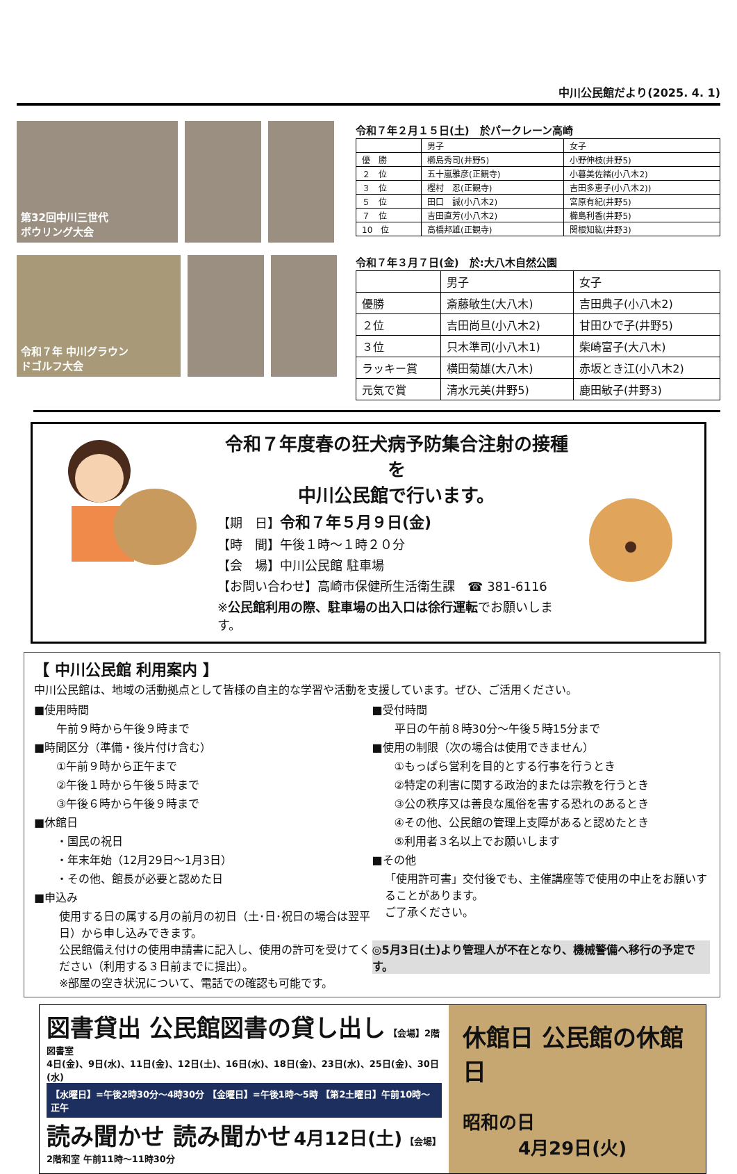中川公民館だより(2025. 4. 1)
第32回中川三世代
ボウリング大会
令和７年 中川グラウン
ドゴルフ大会
令和７年２月１５日(土)　於パークレーン高崎
| | 男子 | 女子 |
| --- | --- | --- |
| 優 勝 | 櫛島秀司(井野5) | 小野伸枝(井野5) |
| ２ 位 | 五十嵐雅彦(正観寺) | 小暮美佐緒(小八木2) |
| ３ 位 | 樫村 忍(正観寺) | 吉田多恵子(小八木2)) |
| ５ 位 | 田口 誠(小八木2) | 宮原有紀(井野5) |
| ７ 位 | 吉田直芳(小八木2) | 櫛島利香(井野5) |
| 10 位 | 高橋邦雄(正観寺) | 関根知紘(井野3) |
令和７年３月７日(金)　於:大八木自然公園
| | 男子 | 女子 |
| --- | --- | --- |
| 優勝 | 斎藤敏生(大八木) | 吉田典子(小八木2) |
| ２位 | 吉田尚旦(小八木2) | 甘田ひで子(井野5) |
| ３位 | 只木準司(小八木1) | 柴崎富子(大八木) |
| ラッキー賞 | 横田菊雄(大八木) | 赤坂とき江(小八木2) |
| 元気で賞 | 清水元美(井野5) | 鹿田敏子(井野3) |
令和７年度春の狂犬病予防集合注射の接種を
中川公民館で行います。
【期　日】令和７年５月９日(金)
【時　間】午後１時～１時２０分
【会　場】中川公民館 駐車場
【お問い合わせ】高崎市保健所生活衛生課　☎ 381-6116
※公民館利用の際、駐車場の出入口は徐行運転でお願いします。
【 中川公民館 利用案内 】
中川公民館は、地域の活動拠点として皆様の自主的な学習や活動を支援しています。ぜひ、ご活用ください。
■使用時間
　　午前９時から午後９時まで
■時間区分（準備・後片付け含む）
　　①午前９時から正午まで
　　②午後１時から午後５時まで
　　③午後６時から午後９時まで
■休館日
　　・国民の祝日
　　・年末年始（12月29日～1月3日）
　　・その他、館長が必要と認めた日
■申込み
使用する日の属する月の前月の初日（土･日･祝日の場合は翌平日）から申し込みできます。
公民館備え付けの使用申請書に記入し、使用の許可を受けてください（利用する３日前までに提出）。
※部屋の空き状況について、電話での確認も可能です。
■受付時間
　　平日の午前８時30分～午後５時15分まで
■使用の制限（次の場合は使用できません）
　　①もっぱら営利を目的とする行事を行うとき
　　②特定の利害に関する政治的または宗教を行うとき
　　③公の秩序又は善良な風俗を害する恐れのあるとき
　　④その他、公民館の管理上支障があると認めたとき
　　⑤利用者３名以上でお願いします
■その他
「使用許可書」交付後でも、主催講座等で使用の中止をお願いすることがあります。
ご了承ください。
◎5月3日(土)より管理人が不在となり、機械警備へ移行の予定です。
図書貸出 公民館図書の貸し出し 【会場】2階図書室
4日(金)、9日(水)、11日(金)、12日(土)、16日(水)、18日(金)、23日(水)、25日(金)、30日(水)
【水曜日】=午後2時30分～4時30分 【金曜日】=午後1時～5時 【第2土曜日】午前10時～正午
読み聞かせ 読み聞かせ 4月12日(土) 【会場】2階和室 午前11時～11時30分
休館日 公民館の休館日
昭和の日
4月29日(火)